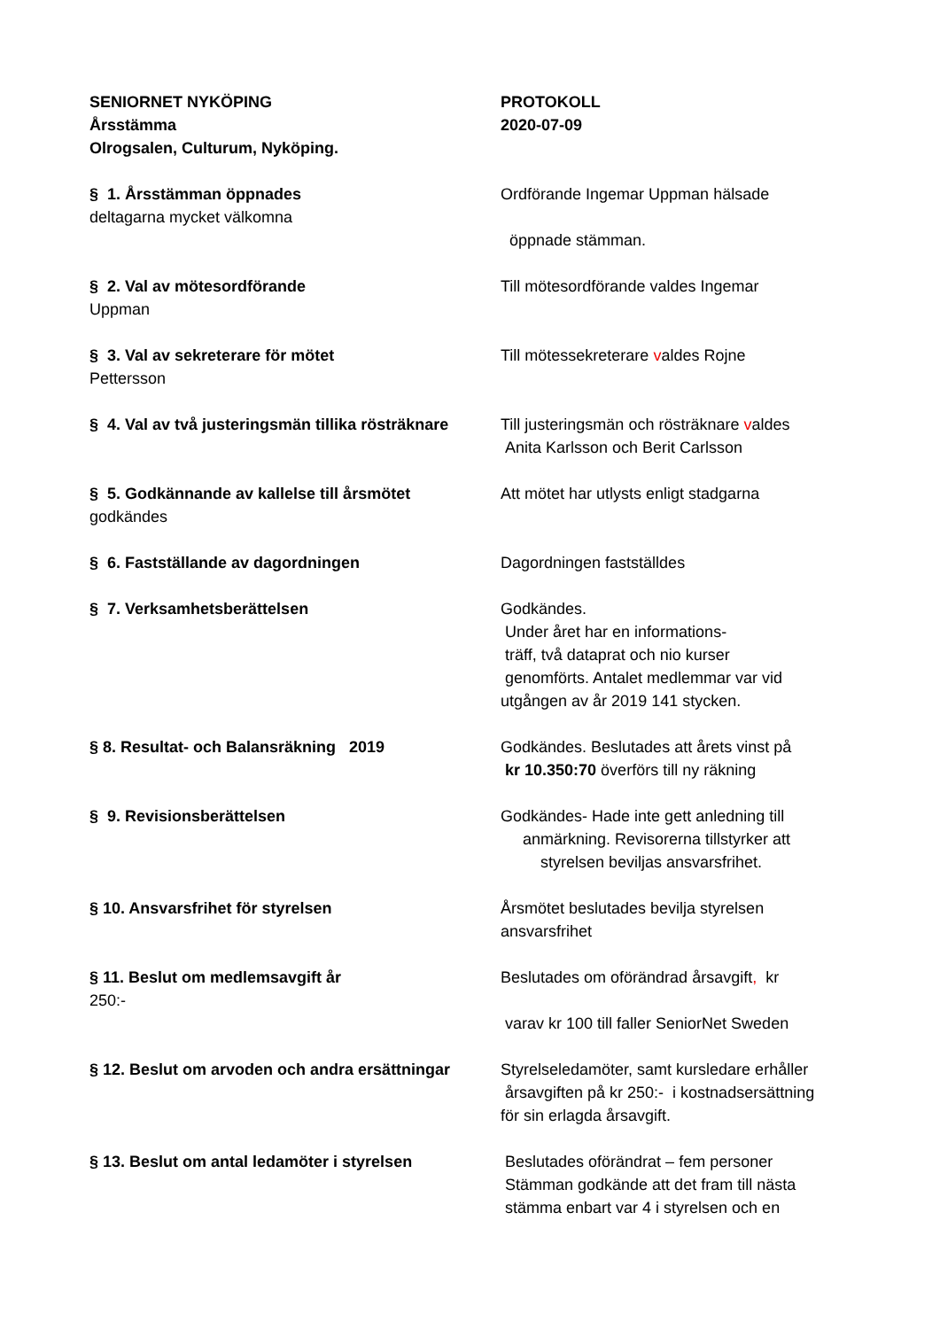SENIORNET NYKÖPING
Årsstämma
Olrogsalen, Culturum, Nyköping.
PROTOKOLL
2020-07-09
§ 1. Årsstämman öppnades Ordförande Ingemar Uppman hälsade
deltagarna mycket välkomna
öppnade stämman.
§ 2. Val av mötesordförande Till mötesordförande valdes Ingemar
Uppman
§ 3. Val av sekreterare för mötet Till mötessekreterare valdes Rojne
Pettersson
§ 4. Val av två justeringsmän tillika rösträknare
Till justeringsmän och rösträknare valdes
Anita Karlsson och Berit Carlsson
§ 5. Godkännande av kallelse till årsmötet
Att mötet har utlysts enligt stadgarna
godkändes
§ 6. Fastställande av dagordningen Dagordningen fastställdes
§ 7. Verksamhetsberättelsen Godkändes.
Under året har en informations-
träff, två dataprat och nio kurser
genomförts. Antalet medlemmar var vid
utgången av år 2019 141 stycken.
§ 8. Resultat- och Balansräkning 2019 Godkändes. Beslutades att årets vinst på
kr 10.350:70 överförs till ny räkning
§ 9. Revisionsberättelsen Godkändes- Hade inte gett anledning till
anmärkning. Revisorerna tillstyrker att
styrelsen beviljas ansvarsfrihet.
§ 10. Ansvarsfrihet för styrelsen Årsmötet beslutades bevilja styrelsen
ansvarsfrihet
§ 11. Beslut om medlemsavgift år Beslutades om oförändrad årsavgift, kr
250:-
varav kr 100 till faller SeniorNet Sweden
§ 12. Beslut om arvoden och andra ersättningar
Styrelseledamöter, samt kursledare erhåller
årsavgiften på kr 250:- i kostnadsersättning
för sin erlagda årsavgift.
§ 13. Beslut om antal ledamöter i styrelsen
Beslutades oförändrat – fem personer
Stämman godkände att det fram till nästa
stämma enbart var 4 i styrelsen och en